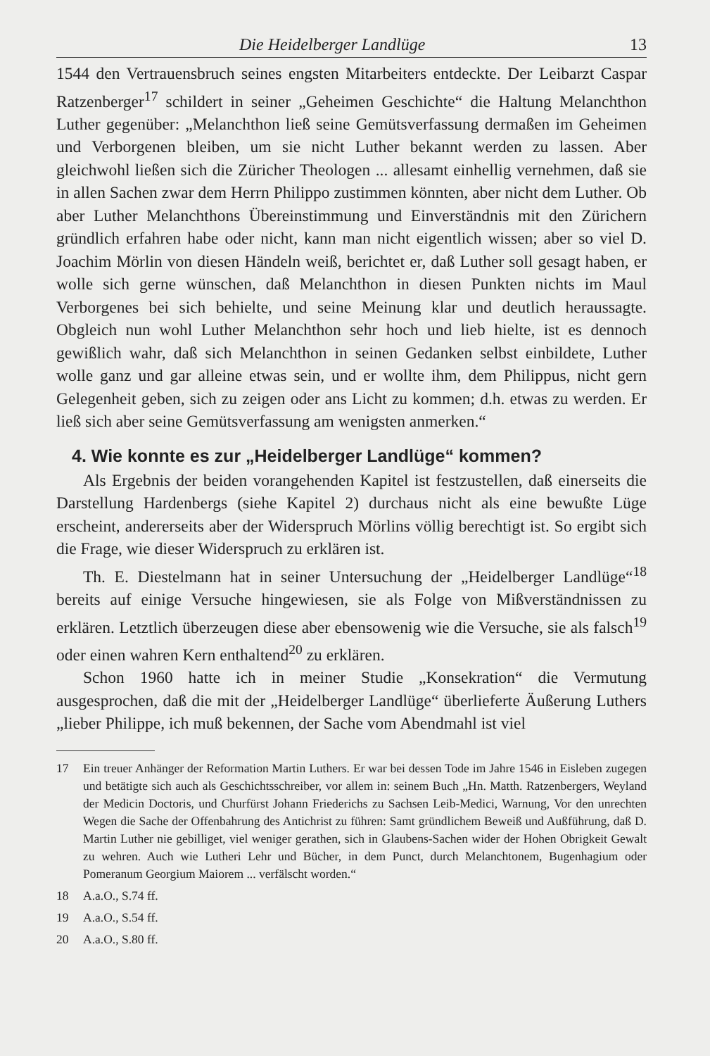Die Heidelberger Landlüge 13
1544 den Vertrauensbruch seines engsten Mitarbeiters entdeckte. Der Leibarzt Caspar Ratzenberger<sup>17</sup> schildert in seiner „Geheimen Geschichte“ die Haltung Melanchthon Luther gegenüber: „Melanchthon ließ seine Gemütsverfassung dermaßen im Geheimen und Verborgenen bleiben, um sie nicht Luther bekannt werden zu lassen. Aber gleichwohl ließen sich die Züricher Theologen ... allesamt einhellig vernehmen, daß sie in allen Sachen zwar dem Herrn Philippo zustimmen könnten, aber nicht dem Luther. Ob aber Luther Melanchthons Übereinstimmung und Einverständnis mit den Zürichern gründlich erfahren habe oder nicht, kann man nicht eigentlich wissen; aber so viel D. Joachim Mörlin von diesen Händeln weiß, berichtet er, daß Luther soll gesagt haben, er wolle sich gerne wünschen, daß Melanchthon in diesen Punkten nichts im Maul Verborgenes bei sich behielte, und seine Meinung klar und deutlich heraussagte. Obgleich nun wohl Luther Melanchthon sehr hoch und lieb hielte, ist es dennoch gewißlich wahr, daß sich Melanchthon in seinen Gedanken selbst einbildete, Luther wolle ganz und gar alleine etwas sein, und er wollte ihm, dem Philippus, nicht gern Gelegenheit geben, sich zu zeigen oder ans Licht zu kommen; d.h. etwas zu werden. Er ließ sich aber seine Gemütsverfassung am wenigsten anmerken.“
4. Wie konnte es zur „Heidelberger Landlüge“ kommen?
Als Ergebnis der beiden vorangehenden Kapitel ist festzustellen, daß einerseits die Darstellung Hardenbergs (siehe Kapitel 2) durchaus nicht als eine bewußte Lüge erscheint, andererseits aber der Widerspruch Mörlins völlig berechtigt ist. So ergibt sich die Frage, wie dieser Widerspruch zu erklären ist.
Th. E. Diestelmann hat in seiner Untersuchung der „Heidelberger Landlüge“<sup>18</sup> bereits auf einige Versuche hingewiesen, sie als Folge von Mißverständnissen zu erklären. Letztlich überzeugen diese aber ebensowenig wie die Versuche, sie als falsch<sup>19</sup> oder einen wahren Kern enthaltend<sup>20</sup> zu erklären.
Schon 1960 hatte ich in meiner Studie „Konsekration“ die Vermutung ausgesprochen, daß die mit der „Heidelberger Landlüge“ überlieferte Äußerung Luthers „lieber Philippe, ich muß bekennen, der Sache vom Abendmahl ist viel
17 Ein treuer Anhänger der Reformation Martin Luthers. Er war bei dessen Tode im Jahre 1546 in Eisleben zugegen und betätigte sich auch als Geschichtsschreiber, vor allem in: seinem Buch „Hn. Matth. Ratzenbergers, Weyland der Medicin Doctoris, und Churfürst Johann Friederichs zu Sachsen Leib-Medici, Warnung, Vor den unrechten Wegen die Sache der Offenbahrung des Antichrist zu führen: Samt gründlichem Beweiß und Außführung, daß D. Martin Luther nie gebilliget, viel weniger gerathen, sich in Glaubens-Sachen wider der Hohen Obrigkeit Gewalt zu wehren. Auch wie Lutheri Lehr und Bücher, in dem Punct, durch Melanchtonem, Bugenhagium oder Pomeranum Georgium Maiorem ... verfälscht worden.“
18 A.a.O., S.74 ff.
19 A.a.O., S.54 ff.
20 A.a.O., S.80 ff.